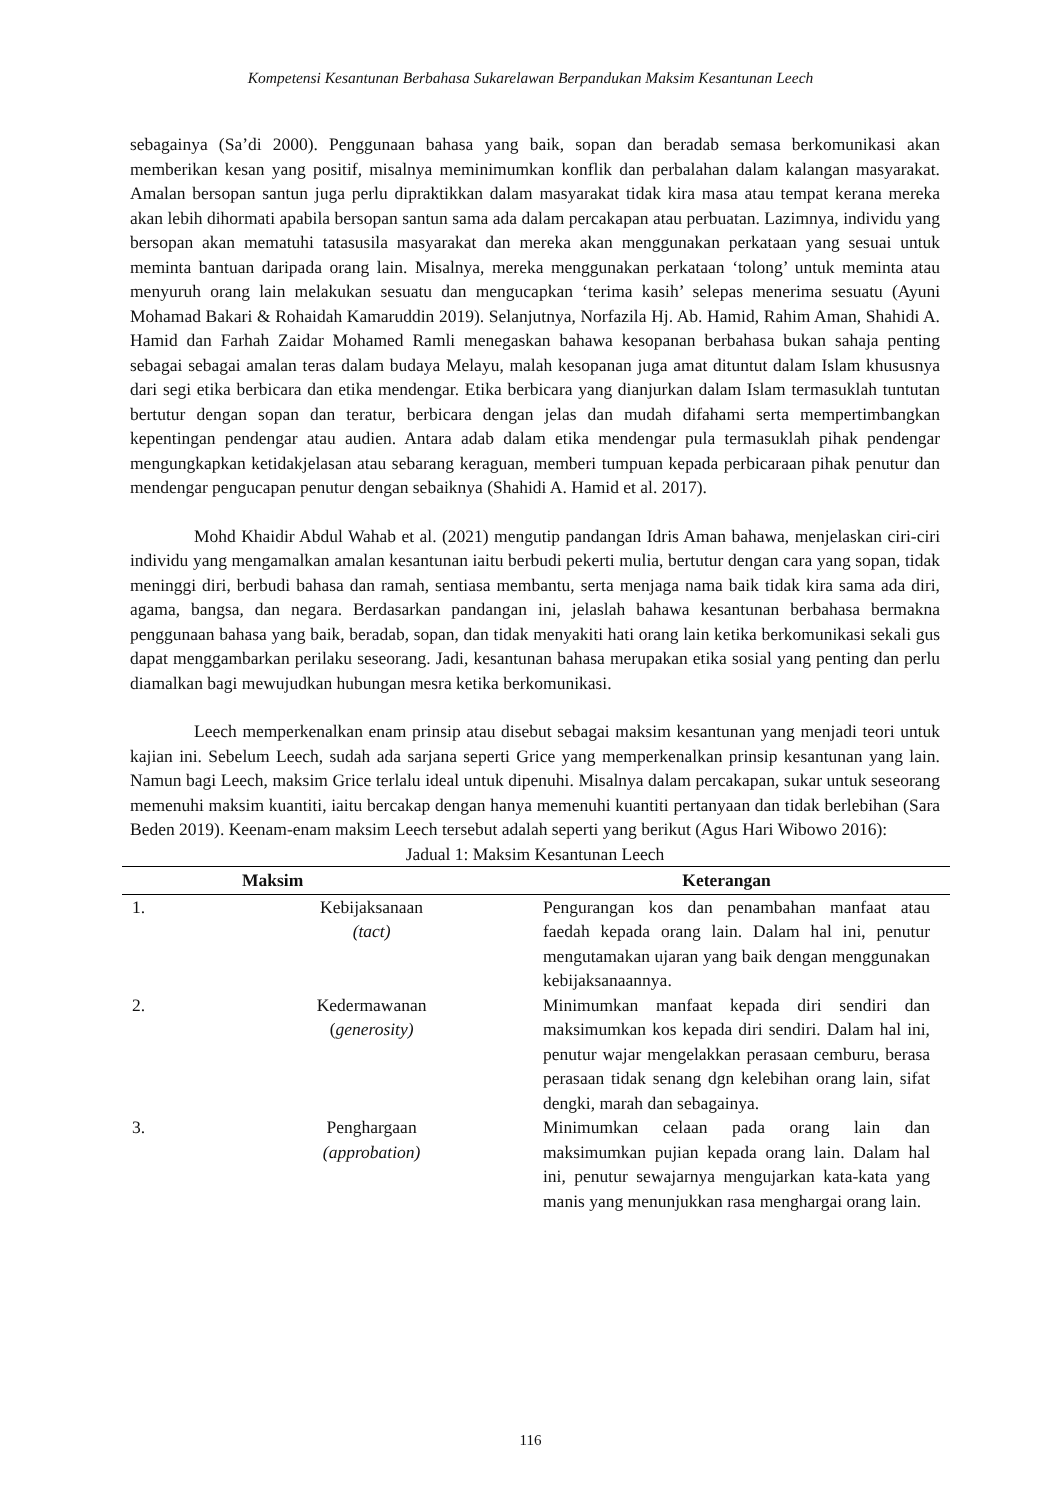Kompetensi Kesantunan Berbahasa Sukarelawan Berpandukan Maksim Kesantunan Leech
sebagainya (Sa’di 2000). Penggunaan bahasa yang baik, sopan dan beradab semasa berkomunikasi akan memberikan kesan yang positif, misalnya meminimumkan konflik dan perbalahan dalam kalangan masyarakat. Amalan bersopan santun juga perlu dipraktikkan dalam masyarakat tidak kira masa atau tempat kerana mereka akan lebih dihormati apabila bersopan santun sama ada dalam percakapan atau perbuatan. Lazimnya, individu yang bersopan akan mematuhi tatasusila masyarakat dan mereka akan menggunakan perkataan yang sesuai untuk meminta bantuan daripada orang lain. Misalnya, mereka menggunakan perkataan ‘tolong’ untuk meminta atau menyuruh orang lain melakukan sesuatu dan mengucapkan ‘terima kasih’ selepas menerima sesuatu (Ayuni Mohamad Bakari & Rohaidah Kamaruddin 2019). Selanjutnya, Norfazila Hj. Ab. Hamid, Rahim Aman, Shahidi A. Hamid dan Farhah Zaidar Mohamed Ramli menegaskan bahawa kesopanan berbahasa bukan sahaja penting sebagai sebagai amalan teras dalam budaya Melayu, malah kesopanan juga amat dituntut dalam Islam khususnya dari segi etika berbicara dan etika mendengar. Etika berbicara yang dianjurkan dalam Islam termasuklah tuntutan bertutur dengan sopan dan teratur, berbicara dengan jelas dan mudah difahami serta mempertimbangkan kepentingan pendengar atau audien. Antara adab dalam etika mendengar pula termasuklah pihak pendengar mengungkapkan ketidakjelasan atau sebarang keraguan, memberi tumpuan kepada perbicaraan pihak penutur dan mendengar pengucapan penutur dengan sebaiknya (Shahidi A. Hamid et al. 2017).
Mohd Khaidir Abdul Wahab et al. (2021) mengutip pandangan Idris Aman bahawa, menjelaskan ciri-ciri individu yang mengamalkan amalan kesantunan iaitu berbudi pekerti mulia, bertutur dengan cara yang sopan, tidak meninggi diri, berbudi bahasa dan ramah, sentiasa membantu, serta menjaga nama baik tidak kira sama ada diri, agama, bangsa, dan negara. Berdasarkan pandangan ini, jelaslah bahawa kesantunan berbahasa bermakna penggunaan bahasa yang baik, beradab, sopan, dan tidak menyakiti hati orang lain ketika berkomunikasi sekali gus dapat menggambarkan perilaku seseorang. Jadi, kesantunan bahasa merupakan etika sosial yang penting dan perlu diamalkan bagi mewujudkan hubungan mesra ketika berkomunikasi.
Leech memperkenalkan enam prinsip atau disebut sebagai maksim kesantunan yang menjadi teori untuk kajian ini. Sebelum Leech, sudah ada sarjana seperti Grice yang memperkenalkan prinsip kesantunan yang lain. Namun bagi Leech, maksim Grice terlalu ideal untuk dipenuhi. Misalnya dalam percakapan, sukar untuk seseorang memenuhi maksim kuantiti, iaitu bercakap dengan hanya memenuhi kuantiti pertanyaan dan tidak berlebihan (Sara Beden 2019). Keenam-enam maksim Leech tersebut adalah seperti yang berikut (Agus Hari Wibowo 2016):
Jadual 1: Maksim Kesantunan Leech
| Maksim | | Keterangan |
| --- | --- | --- |
| 1. | Kebijaksanaan (tact) | Pengurangan kos dan penambahan manfaat atau faedah kepada orang lain. Dalam hal ini, penutur mengutamakan ujaran yang baik dengan menggunakan kebijaksanaannya. |
| 2. | Kedermawanan ( generosity) | Minimumkan manfaat kepada diri sendiri dan maksimumkan kos kepada diri sendiri. Dalam hal ini, penutur wajar mengelakkan perasaan cemburu, berasa perasaan tidak senang dgn kelebihan orang lain, sifat dengki, marah dan sebagainya. |
| 3. | Penghargaan (approbation) | Minimumkan celaan pada orang lain dan maksimumkan pujian kepada orang lain. Dalam hal ini, penutur sewajarnya mengujarkan kata-kata yang manis yang menunjukkan rasa menghargai orang lain. |
116